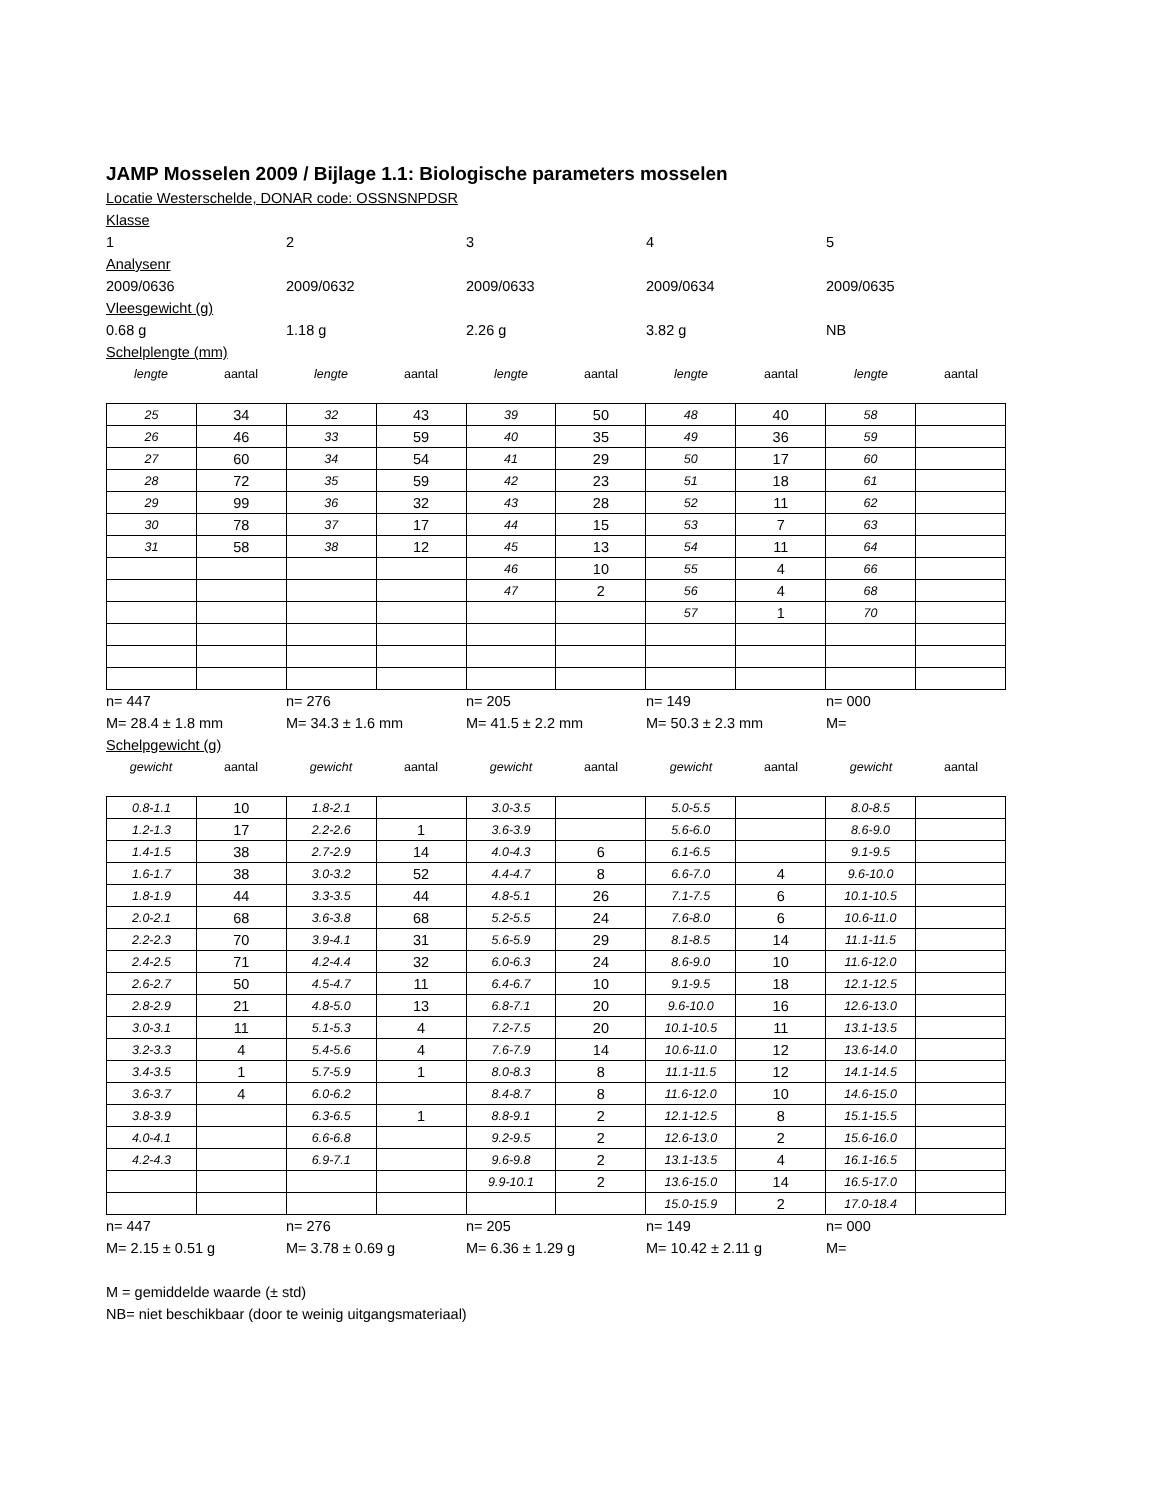JAMP Mosselen 2009 / Bijlage 1.1: Biologische parameters mosselen
Locatie Westerschelde, DONAR code: OSSNSNPDSR
Klasse
12345
Analysenr
2009/0636 2009/0632 2009/0633 2009/0634 2009/0635
Vleesgewicht (g)
0.68 g 1.18 g 2.26 g 3.82 g NB
Schelplengte (mm)
lengte aantal lengte aantal lengte aantal lengte aantal lengte aantal
| 25 | 34 | 32 | 43 | 39 | 50 | 48 | 40 | 58 | |
| 26 | 46 | 33 | 59 | 40 | 35 | 49 | 36 | 59 | |
| 27 | 60 | 34 | 54 | 41 | 29 | 50 | 17 | 60 | |
| 28 | 72 | 35 | 59 | 42 | 23 | 51 | 18 | 61 | |
| 29 | 99 | 36 | 32 | 43 | 28 | 52 | 11 | 62 | |
| 30 | 78 | 37 | 17 | 44 | 15 | 53 | 7 | 63 | |
| 31 | 58 | 38 | 12 | 45 | 13 | 54 | 11 | 64 | |
| | | | | 46 | 10 | 55 | 4 | 66 | |
| | | | | 47 | 2 | 56 | 4 | 68 | |
| | | | | | | 57 | 1 | 70 | |
n= 447 n= 276 n= 205 n= 149 n= 000
M= 28.4 ± 1.8 mm M= 34.3 ± 1.6 mm M= 41.5 ± 2.2 mm M= 50.3 ± 2.3 mm M=
Schelpgewicht (g)
gewicht aantal gewicht aantal gewicht aantal gewicht aantal gewicht aantal
| 0.8-1.1 | 10 | 1.8-2.1 | | 3.0-3.5 | | 5.0-5.5 | | 8.0-8.5 | |
| 1.2-1.3 | 17 | 2.2-2.6 | 1 | 3.6-3.9 | | 5.6-6.0 | | 8.6-9.0 | |
| 1.4-1.5 | 38 | 2.7-2.9 | 14 | 4.0-4.3 | 6 | 6.1-6.5 | | 9.1-9.5 | |
| 1.6-1.7 | 38 | 3.0-3.2 | 52 | 4.4-4.7 | 8 | 6.6-7.0 | 4 | 9.6-10.0 | |
| 1.8-1.9 | 44 | 3.3-3.5 | 44 | 4.8-5.1 | 26 | 7.1-7.5 | 6 | 10.1-10.5 | |
| 2.0-2.1 | 68 | 3.6-3.8 | 68 | 5.2-5.5 | 24 | 7.6-8.0 | 6 | 10.6-11.0 | |
| 2.2-2.3 | 70 | 3.9-4.1 | 31 | 5.6-5.9 | 29 | 8.1-8.5 | 14 | 11.1-11.5 | |
| 2.4-2.5 | 71 | 4.2-4.4 | 32 | 6.0-6.3 | 24 | 8.6-9.0 | 10 | 11.6-12.0 | |
| 2.6-2.7 | 50 | 4.5-4.7 | 11 | 6.4-6.7 | 10 | 9.1-9.5 | 18 | 12.1-12.5 | |
| 2.8-2.9 | 21 | 4.8-5.0 | 13 | 6.8-7.1 | 20 | 9.6-10.0 | 16 | 12.6-13.0 | |
| 3.0-3.1 | 11 | 5.1-5.3 | 4 | 7.2-7.5 | 20 | 10.1-10.5 | 11 | 13.1-13.5 | |
| 3.2-3.3 | 4 | 5.4-5.6 | 4 | 7.6-7.9 | 14 | 10.6-11.0 | 12 | 13.6-14.0 | |
| 3.4-3.5 | 1 | 5.7-5.9 | 1 | 8.0-8.3 | 8 | 11.1-11.5 | 12 | 14.1-14.5 | |
| 3.6-3.7 | 4 | 6.0-6.2 | | 8.4-8.7 | 8 | 11.6-12.0 | 10 | 14.6-15.0 | |
| 3.8-3.9 | | 6.3-6.5 | 1 | 8.8-9.1 | 2 | 12.1-12.5 | 8 | 15.1-15.5 | |
| 4.0-4.1 | | 6.6-6.8 | | 9.2-9.5 | 2 | 12.6-13.0 | 2 | 15.6-16.0 | |
| 4.2-4.3 | | 6.9-7.1 | | 9.6-9.8 | 2 | 13.1-13.5 | 4 | 16.1-16.5 | |
| | | | | 9.9-10.1 | 2 | 13.6-15.0 | 14 | 16.5-17.0 | |
| | | | | | | 15.0-15.9 | 2 | 17.0-18.4 | |
n= 447 n= 276 n= 205 n= 149 n= 000
M= 2.15 ± 0.51 g M= 3.78 ± 0.69 g M= 6.36 ± 1.29 g M= 10.42 ± 2.11 g M=
M = gemiddelde waarde (± std)
NB= niet beschikbaar (door te weinig uitgangsmateriaal)